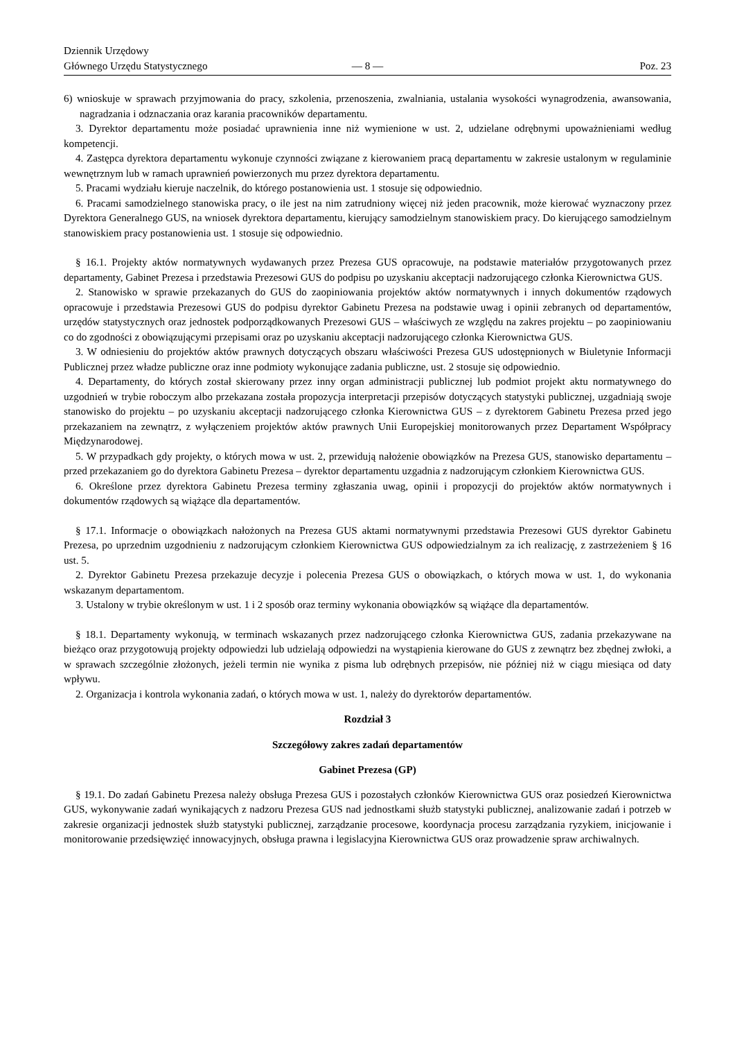Dziennik Urzędowy
Głównego Urzędu Statystycznego
— 8 —
Poz. 23
6) wnioskuje w sprawach przyjmowania do pracy, szkolenia, przenoszenia, zwalniania, ustalania wysokości wynagrodzenia, awansowania, nagradzania i odznaczania oraz karania pracowników departamentu.
3. Dyrektor departamentu może posiadać uprawnienia inne niż wymienione w ust. 2, udzielane odrębnymi upoważnieniami według kompetencji.
4. Zastępca dyrektora departamentu wykonuje czynności związane z kierowaniem pracą departamentu w zakresie ustalonym w regulaminie wewnętrznym lub w ramach uprawnień powierzonych mu przez dyrektora departamentu.
5. Pracami wydziału kieruje naczelnik, do którego postanowienia ust. 1 stosuje się odpowiednio.
6. Pracami samodzielnego stanowiska pracy, o ile jest na nim zatrudniony więcej niż jeden pracownik, może kierować wyznaczony przez Dyrektora Generalnego GUS, na wniosek dyrektora departamentu, kierujący samodzielnym stanowiskiem pracy. Do kierującego samodzielnym stanowiskiem pracy postanowienia ust. 1 stosuje się odpowiednio.
§ 16.1. Projekty aktów normatywnych wydawanych przez Prezesa GUS opracowuje, na podstawie materiałów przygotowanych przez departamenty, Gabinet Prezesa i przedstawia Prezesowi GUS do podpisu po uzyskaniu akceptacji nadzorującego członka Kierownictwa GUS.
2. Stanowisko w sprawie przekazanych do GUS do zaopiniowania projektów aktów normatywnych i innych dokumentów rządowych opracowuje i przedstawia Prezesowi GUS do podpisu dyrektor Gabinetu Prezesa na podstawie uwag i opinii zebranych od departamentów, urzędów statystycznych oraz jednostek podporządkowanych Prezesowi GUS – właściwych ze względu na zakres projektu – po zaopiniowaniu co do zgodności z obowiązującymi przepisami oraz po uzyskaniu akceptacji nadzorującego członka Kierownictwa GUS.
3. W odniesieniu do projektów aktów prawnych dotyczących obszaru właściwości Prezesa GUS udostępnionych w Biuletynie Informacji Publicznej przez władze publiczne oraz inne podmioty wykonujące zadania publiczne, ust. 2 stosuje się odpowiednio.
4. Departamenty, do których został skierowany przez inny organ administracji publicznej lub podmiot projekt aktu normatywnego do uzgodnień w trybie roboczym albo przekazana została propozycja interpretacji przepisów dotyczących statystyki publicznej, uzgadniają swoje stanowisko do projektu – po uzyskaniu akceptacji nadzorującego członka Kierownictwa GUS – z dyrektorem Gabinetu Prezesa przed jego przekazaniem na zewnątrz, z wyłączeniem projektów aktów prawnych Unii Europejskiej monitorowanych przez Departament Współpracy Międzynarodowej.
5. W przypadkach gdy projekty, o których mowa w ust. 2, przewidują nałożenie obowiązków na Prezesa GUS, stanowisko departamentu – przed przekazaniem go do dyrektora Gabinetu Prezesa – dyrektor departamentu uzgadnia z nadzorującym członkiem Kierownictwa GUS.
6. Określone przez dyrektora Gabinetu Prezesa terminy zgłaszania uwag, opinii i propozycji do projektów aktów normatywnych i dokumentów rządowych są wiążące dla departamentów.
§ 17.1. Informacje o obowiązkach nałożonych na Prezesa GUS aktami normatywnymi przedstawia Prezesowi GUS dyrektor Gabinetu Prezesa, po uprzednim uzgodnieniu z nadzorującym członkiem Kierownictwa GUS odpowiedzialnym za ich realizację, z zastrzeżeniem § 16 ust. 5.
2. Dyrektor Gabinetu Prezesa przekazuje decyzje i polecenia Prezesa GUS o obowiązkach, o których mowa w ust. 1, do wykonania wskazanym departamentom.
3. Ustalony w trybie określonym w ust. 1 i 2 sposób oraz terminy wykonania obowiązków są wiążące dla departamentów.
§ 18.1. Departamenty wykonują, w terminach wskazanych przez nadzorującego członka Kierownictwa GUS, zadania przekazywane na bieżąco oraz przygotowują projekty odpowiedzi lub udzielają odpowiedzi na wystąpienia kierowane do GUS z zewnątrz bez zbędnej zwłoki, a w sprawach szczególnie złożonych, jeżeli termin nie wynika z pisma lub odrębnych przepisów, nie później niż w ciągu miesiąca od daty wpływu.
2. Organizacja i kontrola wykonania zadań, o których mowa w ust. 1, należy do dyrektorów departamentów.
Rozdział 3
Szczegółowy zakres zadań departamentów
Gabinet Prezesa (GP)
§ 19.1. Do zadań Gabinetu Prezesa należy obsługa Prezesa GUS i pozostałych członków Kierownictwa GUS oraz posiedzeń Kierownictwa GUS, wykonywanie zadań wynikających z nadzoru Prezesa GUS nad jednostkami służb statystyki publicznej, analizowanie zadań i potrzeb w zakresie organizacji jednostek służb statystyki publicznej, zarządzanie procesowe, koordynacja procesu zarządzania ryzykiem, inicjowanie i monitorowanie przedsięwzięć innowacyjnych, obsługa prawna i legislacyjna Kierownictwa GUS oraz prowadzenie spraw archiwalnych.